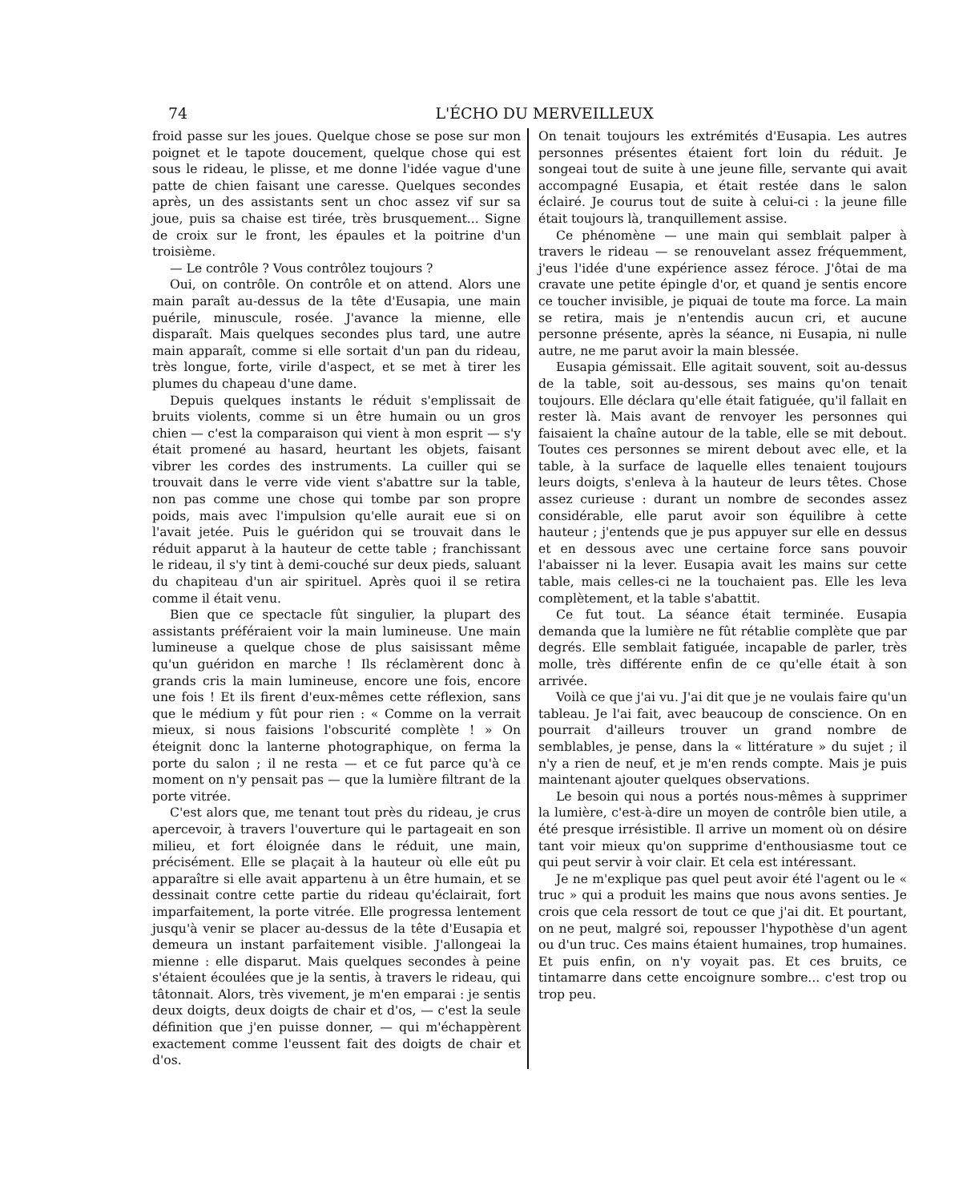74 L'ÉCHO DU MERVEILLEUX
froid passe sur les joues. Quelque chose se pose sur mon poignet et le tapote doucement, quelque chose qui est sous le rideau, le plisse, et me donne l'idée vague d'une patte de chien faisant une caresse. Quelques secondes après, un des assistants sent un choc assez vif sur sa joue, puis sa chaise est tirée, très brusquement... Signe de croix sur le front, les épaules et la poitrine d'un troisième.
— Le contrôle ? Vous contrôlez toujours ?
Oui, on contrôle. On contrôle et on attend. Alors une main paraît au-dessus de la tête d'Eusapia, une main puérile, minuscule, rosée. J'avance la mienne, elle disparaît. Mais quelques secondes plus tard, une autre main apparaît, comme si elle sortait d'un pan du rideau, très longue, forte, virile d'aspect, et se met à tirer les plumes du chapeau d'une dame.
Depuis quelques instants le réduit s'emplissait de bruits violents, comme si un être humain ou un gros chien — c'est la comparaison qui vient à mon esprit — s'y était promené au hasard, heurtant les objets, faisant vibrer les cordes des instruments. La cuiller qui se trouvait dans le verre vide vient s'abattre sur la table, non pas comme une chose qui tombe par son propre poids, mais avec l'impulsion qu'elle aurait eue si on l'avait jetée. Puis le guéridon qui se trouvait dans le réduit apparut à la hauteur de cette table ; franchissant le rideau, il s'y tint à demi-couché sur deux pieds, saluant du chapiteau d'un air spirituel. Après quoi il se retira comme il était venu.
Bien que ce spectacle fût singulier, la plupart des assistants préféraient voir la main lumineuse. Une main lumineuse a quelque chose de plus saisissant même qu'un guéridon en marche ! Ils réclamèrent donc à grands cris la main lumineuse, encore une fois, encore une fois ! Et ils firent d'eux-mêmes cette réflexion, sans que le médium y fût pour rien : « Comme on la verrait mieux, si nous faisions l'obscurité complète ! » On éteignit donc la lanterne photographique, on ferma la porte du salon ; il ne resta — et ce fut parce qu'à ce moment on n'y pensait pas — que la lumière filtrant de la porte vitrée.
C'est alors que, me tenant tout près du rideau, je crus apercevoir, à travers l'ouverture qui le partageait en son milieu, et fort éloignée dans le réduit, une main, précisément. Elle se plaçait à la hauteur où elle eût pu apparaître si elle avait appartenu à un être humain, et se dessinait contre cette partie du rideau qu'éclairait, fort imparfaitement, la porte vitrée. Elle progressa lentement jusqu'à venir se placer au-dessus de la tête d'Eusapia et demeura un instant parfaitement visible. J'allongeai la mienne : elle disparut. Mais quelques secondes à peine s'étaient écoulées que je la sentis, à travers le rideau, qui tâtonnait. Alors, très vivement, je m'en emparai : je sentis deux doigts, deux doigts de chair et d'os, — c'est la seule définition que j'en puisse donner, — qui m'échappèrent exactement comme l'eussent fait des doigts de chair et d'os.
On tenait toujours les extrémités d'Eusapia. Les autres personnes présentes étaient fort loin du réduit. Je songeai tout de suite à une jeune fille, servante qui avait accompagné Eusapia, et était restée dans le salon éclairé. Je courus tout de suite à celui-ci : la jeune fille était toujours là, tranquillement assise.
Ce phénomène — une main qui semblait palper à travers le rideau — se renouvelant assez fréquemment, j'eus l'idée d'une expérience assez féroce. J'ôtai de ma cravate une petite épingle d'or, et quand je sentis encore ce toucher invisible, je piquai de toute ma force. La main se retira, mais je n'entendis aucun cri, et aucune personne présente, après la séance, ni Eusapia, ni nulle autre, ne me parut avoir la main blessée.
Eusapia gémissait. Elle agitait souvent, soit au-dessus de la table, soit au-dessous, ses mains qu'on tenait toujours. Elle déclara qu'elle était fatiguée, qu'il fallait en rester là. Mais avant de renvoyer les personnes qui faisaient la chaîne autour de la table, elle se mit debout. Toutes ces personnes se mirent debout avec elle, et la table, à la surface de laquelle elles tenaient toujours leurs doigts, s'enleva à la hauteur de leurs têtes. Chose assez curieuse : durant un nombre de secondes assez considérable, elle parut avoir son équilibre à cette hauteur ; j'entends que je pus appuyer sur elle en dessus et en dessous avec une certaine force sans pouvoir l'abaisser ni la lever. Eusapia avait les mains sur cette table, mais celles-ci ne la touchaient pas. Elle les leva complètement, et la table s'abattit.
Ce fut tout. La séance était terminée. Eusapia demanda que la lumière ne fût rétablie complète que par degrés. Elle semblait fatiguée, incapable de parler, très molle, très différente enfin de ce qu'elle était à son arrivée.
Voilà ce que j'ai vu. J'ai dit que je ne voulais faire qu'un tableau. Je l'ai fait, avec beaucoup de conscience. On en pourrait d'ailleurs trouver un grand nombre de semblables, je pense, dans la « littérature » du sujet ; il n'y a rien de neuf, et je m'en rends compte. Mais je puis maintenant ajouter quelques observations.
Le besoin qui nous a portés nous-mêmes à supprimer la lumière, c'est-à-dire un moyen de contrôle bien utile, a été presque irrésistible. Il arrive un moment où on désire tant voir mieux qu'on supprime d'enthousiasme tout ce qui peut servir à voir clair. Et cela est intéressant.
Je ne m'explique pas quel peut avoir été l'agent ou le « truc » qui a produit les mains que nous avons senties. Je crois que cela ressort de tout ce que j'ai dit. Et pourtant, on ne peut, malgré soi, repousser l'hypothèse d'un agent ou d'un truc. Ces mains étaient humaines, trop humaines. Et puis enfin, on n'y voyait pas. Et ces bruits, ce tintamarre dans cette encoignure sombre... c'est trop ou trop peu.